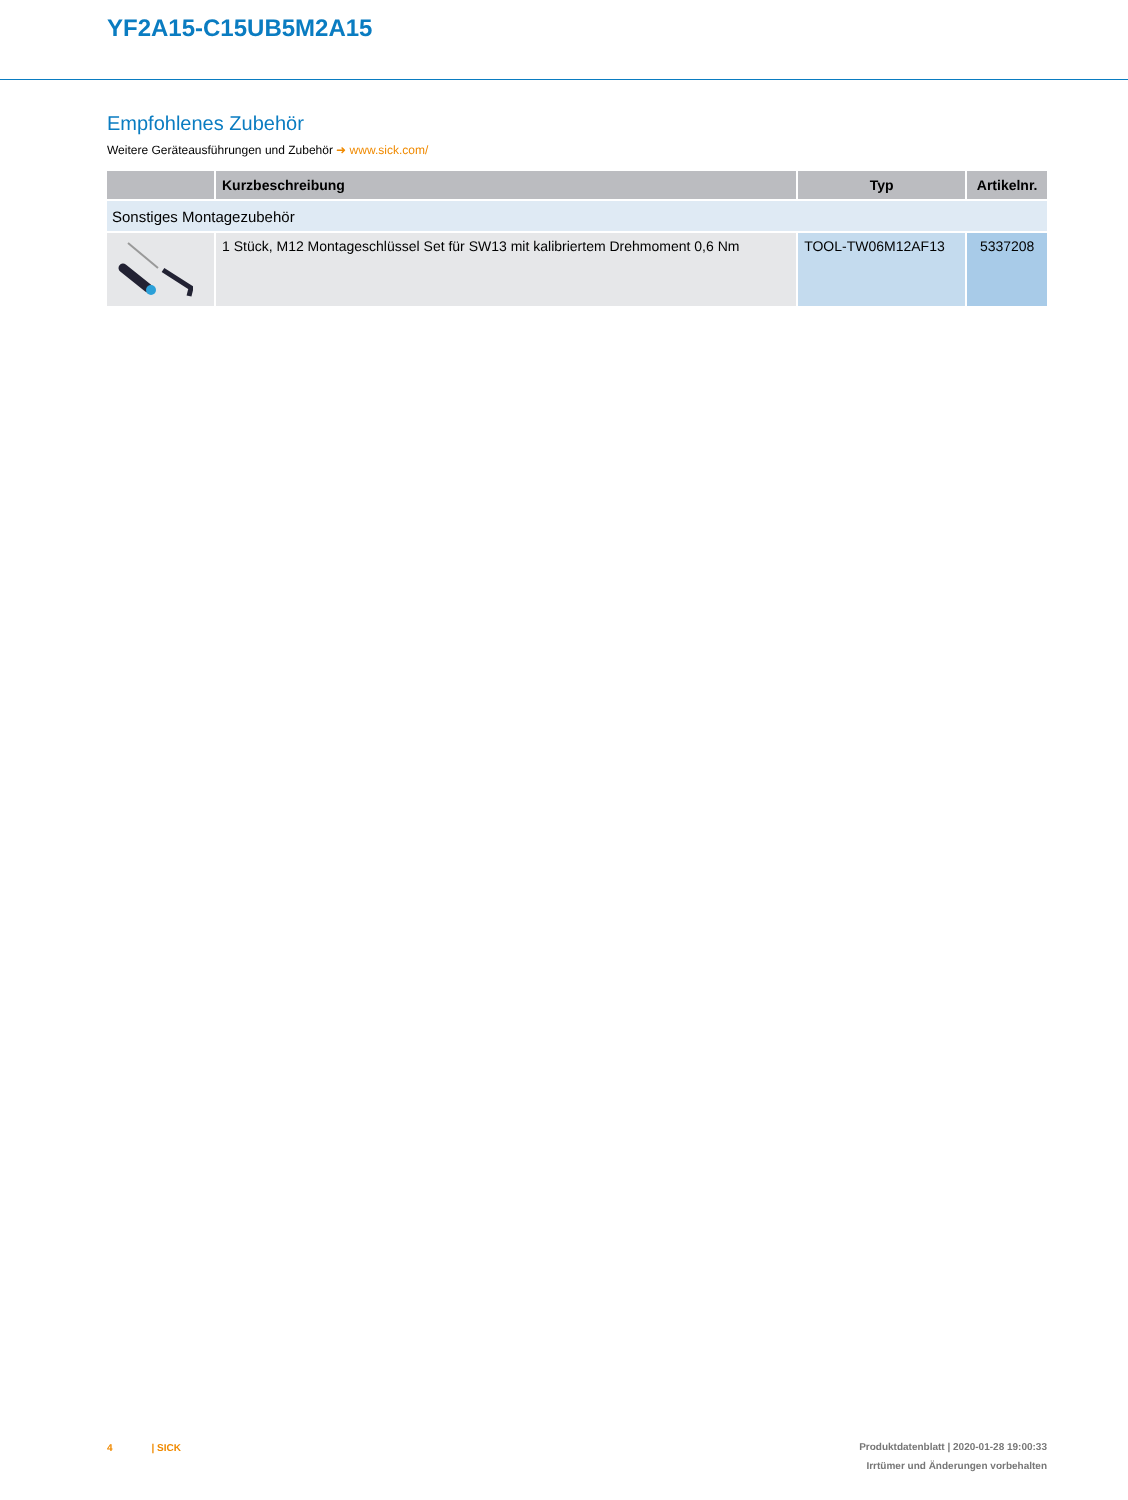YF2A15-C15UB5M2A15
Empfohlenes Zubehör
Weitere Geräteausführungen und Zubehör ➜ www.sick.com/
| | Kurzbeschreibung | Typ | Artikelnr. |
| --- | --- | --- | --- |
| Sonstiges Montagezubehör | | | |
| | 1 Stück, M12 Montageschlüssel Set für SW13 mit kalibriertem Drehmoment 0,6 Nm | TOOL-TW06M12AF13 | 5337208 |
4 | SICK
Produktdatenblatt | 2020-01-28 19:00:33
Irrtümer und Änderungen vorbehalten